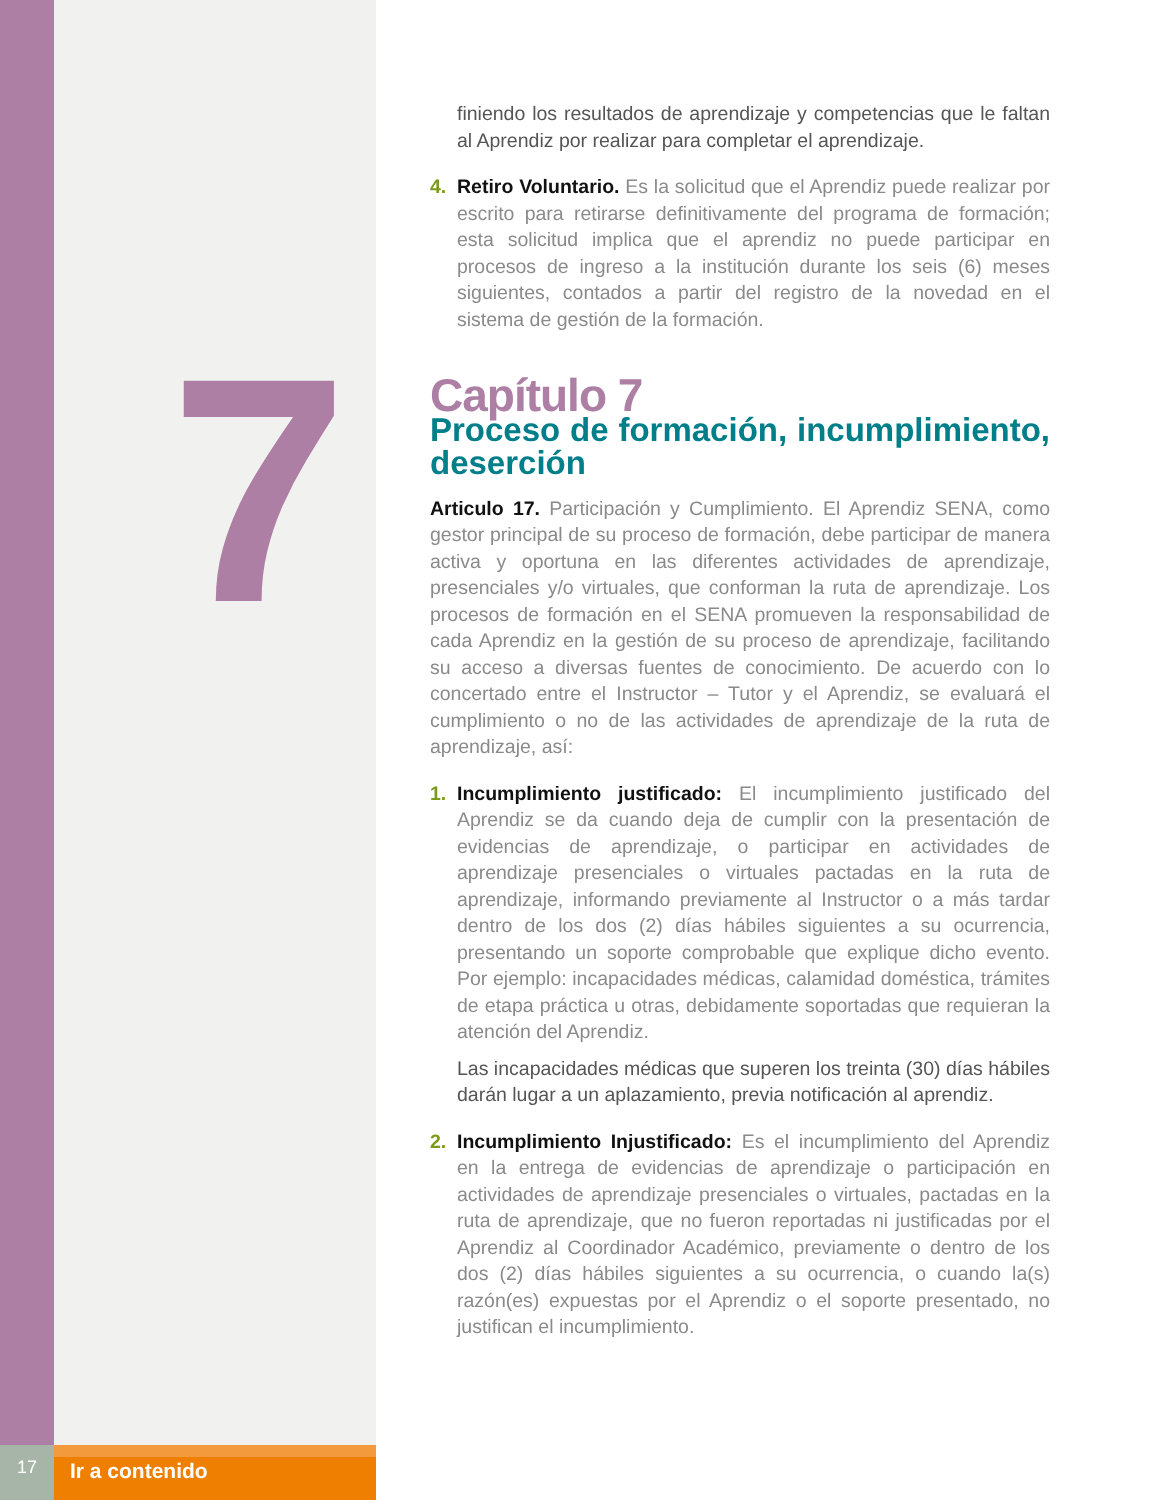7
finiendo los resultados de aprendizaje y competencias que le faltan al Aprendiz por realizar para completar el aprendizaje.
4. Retiro Voluntario. Es la solicitud que el Aprendiz puede realizar por escrito para retirarse definitivamente del programa de formación; esta solicitud implica que el aprendiz no puede participar en procesos de ingreso a la institución durante los seis (6) meses siguientes, contados a partir del registro de la novedad en el sistema de gestión de la formación.
Capítulo 7
Proceso de formación, incumplimiento, deserción
Articulo 17. Participación y Cumplimiento. El Aprendiz SENA, como gestor principal de su proceso de formación, debe participar de manera activa y oportuna en las diferentes actividades de aprendizaje, presenciales y/o virtuales, que conforman la ruta de aprendizaje. Los procesos de formación en el SENA promueven la responsabilidad de cada Aprendiz en la gestión de su proceso de aprendizaje, facilitando su acceso a diversas fuentes de conocimiento. De acuerdo con lo concertado entre el Instructor – Tutor y el Aprendiz, se evaluará el cumplimiento o no de las actividades de aprendizaje de la ruta de aprendizaje, así:
1. Incumplimiento justificado: El incumplimiento justificado del Aprendiz se da cuando deja de cumplir con la presentación de evidencias de aprendizaje, o participar en actividades de aprendizaje presenciales o virtuales pactadas en la ruta de aprendizaje, informando previamente al Instructor o a más tardar dentro de los dos (2) días hábiles siguientes a su ocurrencia, presentando un soporte comprobable que explique dicho evento. Por ejemplo: incapacidades médicas, calamidad doméstica, trámites de etapa práctica u otras, debidamente soportadas que requieran la atención del Aprendiz.
Las incapacidades médicas que superen los treinta (30) días hábiles darán lugar a un aplazamiento, previa notificación al aprendiz.
2. Incumplimiento Injustificado: Es el incumplimiento del Aprendiz en la entrega de evidencias de aprendizaje o participación en actividades de aprendizaje presenciales o virtuales, pactadas en la ruta de aprendizaje, que no fueron reportadas ni justificadas por el Aprendiz al Coordinador Académico, previamente o dentro de los dos (2) días hábiles siguientes a su ocurrencia, o cuando la(s) razón(es) expuestas por el Aprendiz o el soporte presentado, no justifican el incumplimiento.
17
Ir a contenido